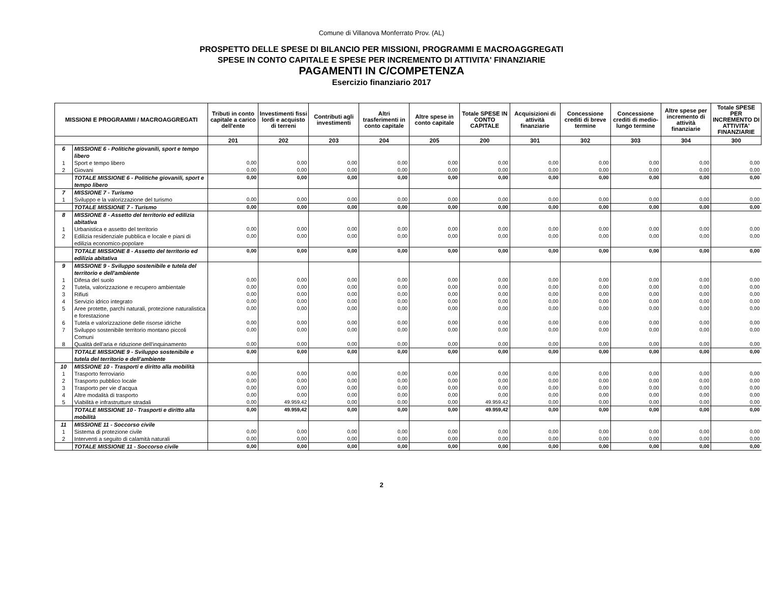Comune di Villanova Monferrato Prov. (AL)
PROSPETTO DELLE SPESE DI BILANCIO PER MISSIONI, PROGRAMMI E MACROAGGREGATI
SPESE IN CONTO CAPITALE E SPESE PER INCREMENTO DI ATTIVITA' FINANZIARIE
PAGAMENTI IN C/COMPETENZA
Esercizio finanziario 2017
| MISSIONI E PROGRAMMI / MACROAGGREGATI | | Tributi in conto capitale a carico dell'ente | Investimenti fissi lordi e acquisto di terreni | Contributi agli investimenti | Altri trasferimenti in conto capitale | Altre spese in conto capitale | Totale SPESE IN CONTO CAPITALE | Acquisizioni di attività finanziarie | Concessione crediti di breve termine | Concessione crediti di medio-lungo termine | Altre spese per incremento di attività finanziarie | Totale SPESE PER INCREMENTO DI ATTIVITA' FINANZIARIE |
| --- | --- | --- | --- | --- | --- | --- | --- | --- | --- | --- | --- | --- |
| | | 201 | 202 | 203 | 204 | 205 | 200 | 301 | 302 | 303 | 304 | 300 |
| 6 | MISSIONE 6 - Politiche giovanili, sport e tempo libero | | | | | | | | | | | |
| 1 | Sport e tempo libero | 0,00 | 0,00 | 0,00 | 0,00 | 0,00 | 0,00 | 0,00 | 0,00 | 0,00 | 0,00 | 0,00 |
| 2 | Giovani | 0,00 | 0,00 | 0,00 | 0,00 | 0,00 | 0,00 | 0,00 | 0,00 | 0,00 | 0,00 | 0,00 |
| | TOTALE MISSIONE 6 - Politiche giovanili, sport e tempo libero | 0,00 | 0,00 | 0,00 | 0,00 | 0,00 | 0,00 | 0,00 | 0,00 | 0,00 | 0,00 | 0,00 |
| 7 | MISSIONE 7 - Turismo | | | | | | | | | | | |
| 1 | Sviluppo e la valorizzazione del turismo | 0,00 | 0,00 | 0,00 | 0,00 | 0,00 | 0,00 | 0,00 | 0,00 | 0,00 | 0,00 | 0,00 |
| | TOTALE MISSIONE 7 - Turismo | 0,00 | 0,00 | 0,00 | 0,00 | 0,00 | 0,00 | 0,00 | 0,00 | 0,00 | 0,00 | 0,00 |
| 8 | MISSIONE 8 - Assetto del territorio ed edilizia abitativa | | | | | | | | | | | |
| 1 | Urbanistica e assetto del territorio | 0,00 | 0,00 | 0,00 | 0,00 | 0,00 | 0,00 | 0,00 | 0,00 | 0,00 | 0,00 | 0,00 |
| 2 | Edilizia residenziale pubblica e locale e piani di edilizia economico-popolare | 0,00 | 0,00 | 0,00 | 0,00 | 0,00 | 0,00 | 0,00 | 0,00 | 0,00 | 0,00 | 0,00 |
| | TOTALE MISSIONE 8 - Assetto del territorio ed edilizia abitativa | 0,00 | 0,00 | 0,00 | 0,00 | 0,00 | 0,00 | 0,00 | 0,00 | 0,00 | 0,00 | 0,00 |
| 9 | MISSIONE 9 - Sviluppo sostenibile e tutela del territorio e dell'ambiente | | | | | | | | | | | |
| 1 | Difesa del suolo | 0,00 | 0,00 | 0,00 | 0,00 | 0,00 | 0,00 | 0,00 | 0,00 | 0,00 | 0,00 | 0,00 |
| 2 | Tutela, valorizzazione e recupero ambientale | 0,00 | 0,00 | 0,00 | 0,00 | 0,00 | 0,00 | 0,00 | 0,00 | 0,00 | 0,00 | 0,00 |
| 3 | Rifiuti | 0,00 | 0,00 | 0,00 | 0,00 | 0,00 | 0,00 | 0,00 | 0,00 | 0,00 | 0,00 | 0,00 |
| 4 | Servizio idrico integrato | 0,00 | 0,00 | 0,00 | 0,00 | 0,00 | 0,00 | 0,00 | 0,00 | 0,00 | 0,00 | 0,00 |
| 5 | Aree protette, parchi naturali, protezione naturalistica e forestazione | 0,00 | 0,00 | 0,00 | 0,00 | 0,00 | 0,00 | 0,00 | 0,00 | 0,00 | 0,00 | 0,00 |
| 6 | Tutela e valorizzazione delle risorse idriche | 0,00 | 0,00 | 0,00 | 0,00 | 0,00 | 0,00 | 0,00 | 0,00 | 0,00 | 0,00 | 0,00 |
| 7 | Sviluppo sostenibile territorio montano piccoli Comuni | 0,00 | 0,00 | 0,00 | 0,00 | 0,00 | 0,00 | 0,00 | 0,00 | 0,00 | 0,00 | 0,00 |
| 8 | Qualità dell'aria e riduzione dell'inquinamento | 0,00 | 0,00 | 0,00 | 0,00 | 0,00 | 0,00 | 0,00 | 0,00 | 0,00 | 0,00 | 0,00 |
| | TOTALE MISSIONE 9 - Sviluppo sostenibile e tutela del territorio e dell'ambiente | 0,00 | 0,00 | 0,00 | 0,00 | 0,00 | 0,00 | 0,00 | 0,00 | 0,00 | 0,00 | 0,00 |
| 10 | MISSIONE 10 - Trasporti e diritto alla mobilità | | | | | | | | | | | |
| 1 | Trasporto ferroviario | 0,00 | 0,00 | 0,00 | 0,00 | 0,00 | 0,00 | 0,00 | 0,00 | 0,00 | 0,00 | 0,00 |
| 2 | Trasporto pubblico locale | 0,00 | 0,00 | 0,00 | 0,00 | 0,00 | 0,00 | 0,00 | 0,00 | 0,00 | 0,00 | 0,00 |
| 3 | Trasporto per vie d'acqua | 0,00 | 0,00 | 0,00 | 0,00 | 0,00 | 0,00 | 0,00 | 0,00 | 0,00 | 0,00 | 0,00 |
| 4 | Altre modalità di trasporto | 0,00 | 0,00 | 0,00 | 0,00 | 0,00 | 0,00 | 0,00 | 0,00 | 0,00 | 0,00 | 0,00 |
| 5 | Viabilità e infrastrutture stradali | 0,00 | 49.959,42 | 0,00 | 0,00 | 0,00 | 49.959,42 | 0,00 | 0,00 | 0,00 | 0,00 | 0,00 |
| | TOTALE MISSIONE 10 - Trasporti e diritto alla mobilità | 0,00 | 49.959,42 | 0,00 | 0,00 | 0,00 | 49.959,42 | 0,00 | 0,00 | 0,00 | 0,00 | 0,00 |
| 11 | MISSIONE 11 - Soccorso civile | | | | | | | | | | | |
| 1 | Sistema di protezione civile | 0,00 | 0,00 | 0,00 | 0,00 | 0,00 | 0,00 | 0,00 | 0,00 | 0,00 | 0,00 | 0,00 |
| 2 | Interventi a seguito di calamità naturali | 0,00 | 0,00 | 0,00 | 0,00 | 0,00 | 0,00 | 0,00 | 0,00 | 0,00 | 0,00 | 0,00 |
| | TOTALE MISSIONE 11 - Soccorso civile | 0,00 | 0,00 | 0,00 | 0,00 | 0,00 | 0,00 | 0,00 | 0,00 | 0,00 | 0,00 | 0,00 |
2